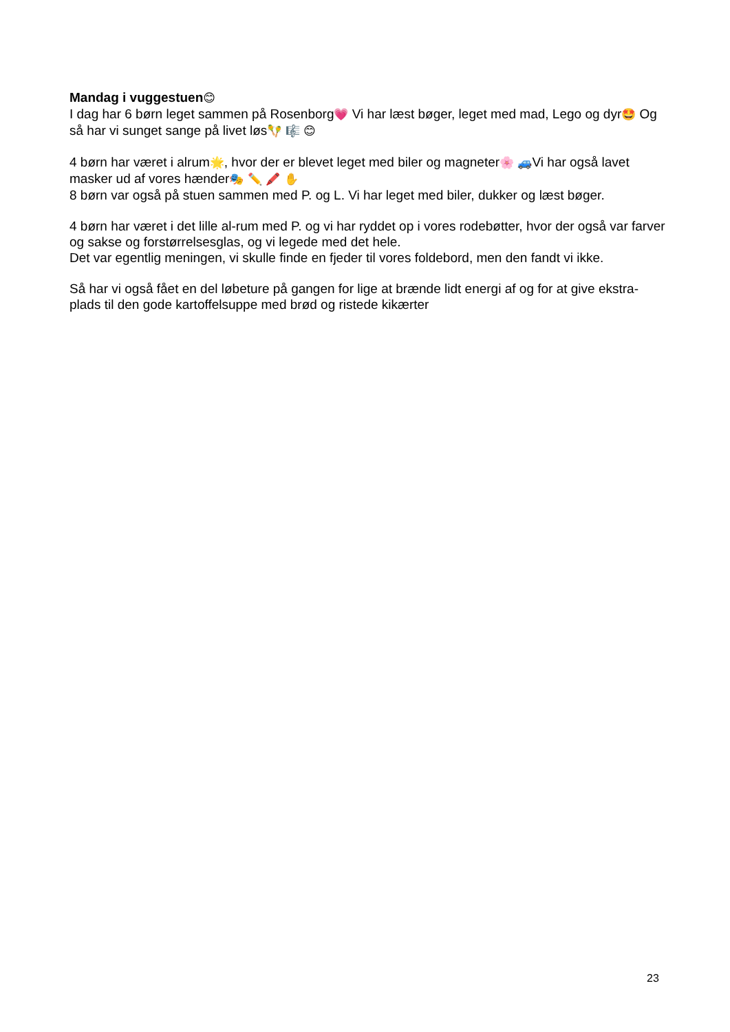Mandag i vuggestuen😊
I dag har 6 børn leget sammen på Rosenborg💗 Vi har læst bøger, leget med mad, Lego og dyr🤩 Og så har vi sunget sange på livet løs🪇 🎼 😊
4 børn har været i alrum🌟, hvor der er blevet leget med biler og magneter🌸 🚙Vi har også lavet masker ud af vores hænder🎭 ✏️ 🖍️ ✋
8 børn var også på stuen sammen med P. og L. Vi har leget med biler, dukker og læst bøger.
4 børn har været i det lille al-rum med P. og vi har ryddet op i vores rodebøtter, hvor der også var farver og sakse og forstørrelsesglas, og vi legede med det hele.
Det var egentlig meningen, vi skulle finde en fjeder til vores foldebord, men den fandt vi ikke.
Så har vi også fået en del løbeture på gangen for lige at brænde lidt energi af og for at give ekstra-plads til den gode kartoffelsuppe med brød og ristede kikærter
23